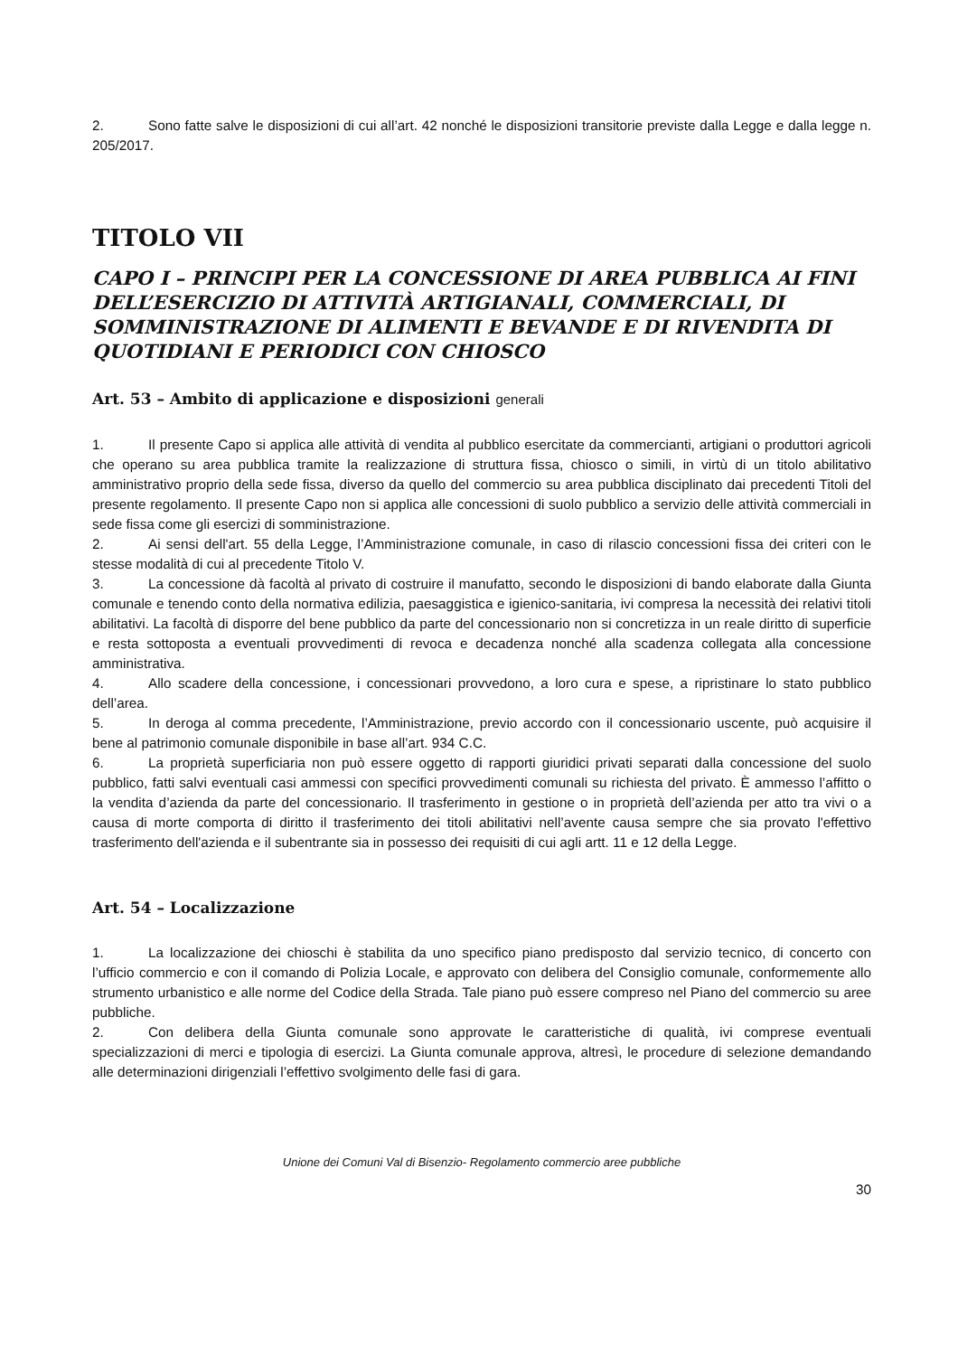2. Sono fatte salve le disposizioni di cui all’art. 42 nonché le disposizioni transitorie previste dalla Legge e dalla legge n. 205/2017.
TITOLO VII
CAPO I – PRINCIPI PER LA CONCESSIONE DI AREA PUBBLICA AI FINI DELL’ESERCIZIO DI ATTIVITÀ ARTIGIANALI, COMMERCIALI, DI SOMMINISTRAZIONE DI ALIMENTI E BEVANDE E DI RIVENDITA DI QUOTIDIANI E PERIODICI CON CHIOSCO
Art. 53 – Ambito di applicazione e disposizioni generali
1. Il presente Capo si applica alle attività di vendita al pubblico esercitate da commercianti, artigiani o produttori agricoli che operano su area pubblica tramite la realizzazione di struttura fissa, chiosco o simili, in virtù di un titolo abilitativo amministrativo proprio della sede fissa, diverso da quello del commercio su area pubblica disciplinato dai precedenti Titoli del presente regolamento. Il presente Capo non si applica alle concessioni di suolo pubblico a servizio delle attività commerciali in sede fissa come gli esercizi di somministrazione.
2. Ai sensi dell'art. 55 della Legge, l’Amministrazione comunale, in caso di rilascio concessioni fissa dei criteri con le stesse modalità di cui al precedente Titolo V.
3. La concessione dà facoltà al privato di costruire il manufatto, secondo le disposizioni di bando elaborate dalla Giunta comunale e tenendo conto della normativa edilizia, paesaggistica e igienico-sanitaria, ivi compresa la necessità dei relativi titoli abilitativi. La facoltà di disporre del bene pubblico da parte del concessionario non si concretizza in un reale diritto di superficie e resta sottoposta a eventuali provvedimenti di revoca e decadenza nonché alla scadenza collegata alla concessione amministrativa.
4. Allo scadere della concessione, i concessionari provvedono, a loro cura e spese, a ripristinare lo stato pubblico dell’area.
5. In deroga al comma precedente, l’Amministrazione, previo accordo con il concessionario uscente, può acquisire il bene al patrimonio comunale disponibile in base all’art. 934 C.C.
6. La proprietà superficiaria non può essere oggetto di rapporti giuridici privati separati dalla concessione del suolo pubblico, fatti salvi eventuali casi ammessi con specifici provvedimenti comunali su richiesta del privato. È ammesso l’affitto o la vendita d’azienda da parte del concessionario. Il trasferimento in gestione o in proprietà dell’azienda per atto tra vivi o a causa di morte comporta di diritto il trasferimento dei titoli abilitativi nell’avente causa sempre che sia provato l'effettivo trasferimento dell'azienda e il subentrante sia in possesso dei requisiti di cui agli artt. 11 e 12 della Legge.
Art. 54 – Localizzazione
1. La localizzazione dei chioschi è stabilita da uno specifico piano predisposto dal servizio tecnico, di concerto con l’ufficio commercio e con il comando di Polizia Locale, e approvato con delibera del Consiglio comunale, conformemente allo strumento urbanistico e alle norme del Codice della Strada. Tale piano può essere compreso nel Piano del commercio su aree pubbliche.
2. Con delibera della Giunta comunale sono approvate le caratteristiche di qualità, ivi comprese eventuali specializzazioni di merci e tipologia di esercizi. La Giunta comunale approva, altresì, le procedure di selezione demandando alle determinazioni dirigenziali l’effettivo svolgimento delle fasi di gara.
Unione dei Comuni Val di Bisenzio- Regolamento commercio aree pubbliche
30